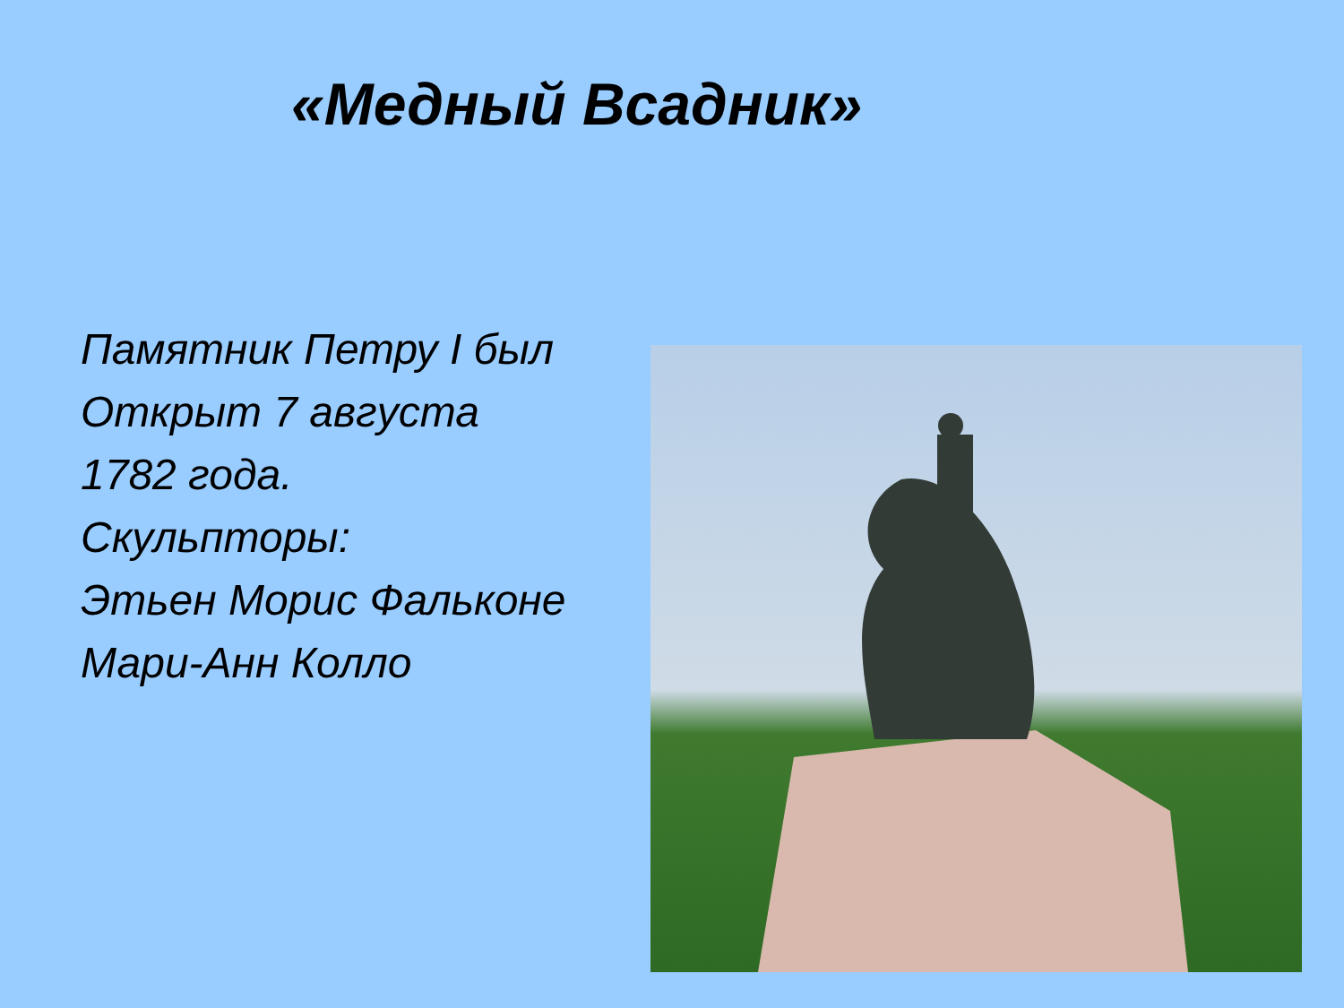«Медный Всадник»
Памятник Петру I был
Открыт 7 августа
1782 года.
Скульпторы:
Этьен Морис Фальконе
Мари-Анн Колло